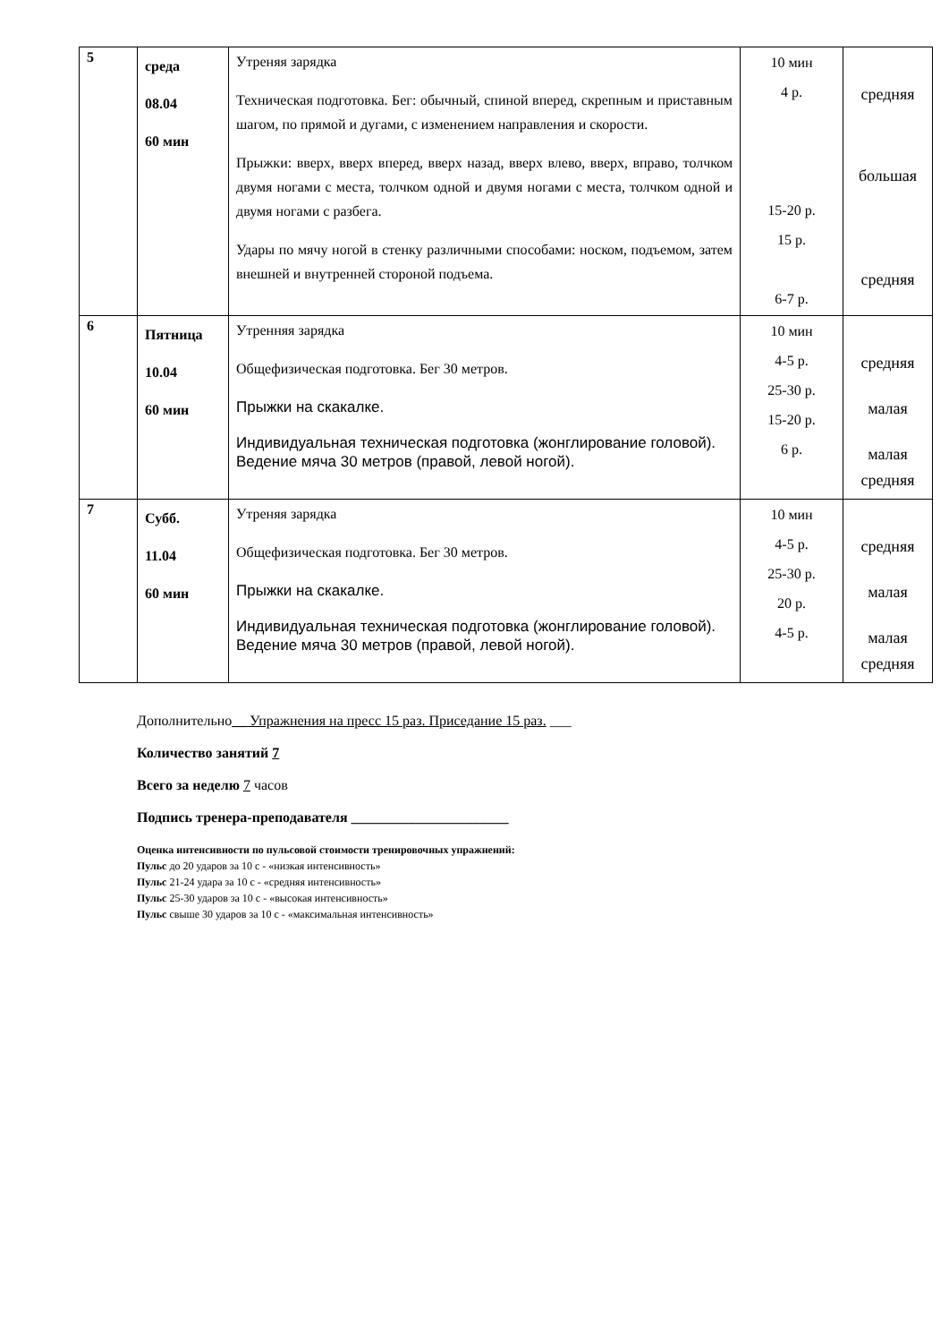| 5 | среда 08.04 60 мин | Утреняя зарядка Техническая подготовка. Бег: обычный, спиной вперед, скрепным и приставным шагом, по прямой и дугами, с изменением направления и скорости. Прыжки: вверх, вверх вперед, вверх назад, вверх влево, вверх, вправо, толчком двумя ногами с места, толчком одной и двумя ногами с места, толчком одной и двумя ногами с разбега. Удары по мячу ногой в стенку различными способами: носком, подъемом, затем внешней и внутренней стороной подъема. | 10 мин 4 р. 15-20 р. 15 р. 6-7 р. | средняя большая средняя |
| 6 | Пятница 10.04 60 мин | Утренняя зарядка Общефизическая подготовка. Бег 30 метров. Прыжки на скакалке. Индивидуальная техническая подготовка (жонглирование головой). Ведение мяча 30 метров (правой, левой ногой). | 10 мин 4-5 р. 25-30 р. 15-20 р. 6 р. | средняя малая малая средняя |
| 7 | Субб. 11.04 60 мин | Утреняя зарядка Общефизическая подготовка. Бег 30 метров. Прыжки на скакалке. Индивидуальная техническая подготовка (жонглирование головой). Ведение мяча 30 метров (правой, левой ногой). | 10 мин 4-5 р. 25-30 р. 20 р. 4-5 р. | средняя малая малая средняя |
Дополнительно__ Упражнения на пресс 15 раз. Приседание 15 раз. ___
Количество занятий 7
Всего за неделю 7 часов
Подпись тренера-преподавателя ______________________
Оценка интенсивности по пульсовой стоимости тренировочных упражнений:
Пульс до 20 ударов за 10 с - «низкая интенсивность»
Пульс 21-24 удара за 10 с - «средняя интенсивность»
Пульс 25-30 ударов за 10 с - «высокая интенсивность»
Пульс свыше 30 ударов за 10 с - «максимальная интенсивность»